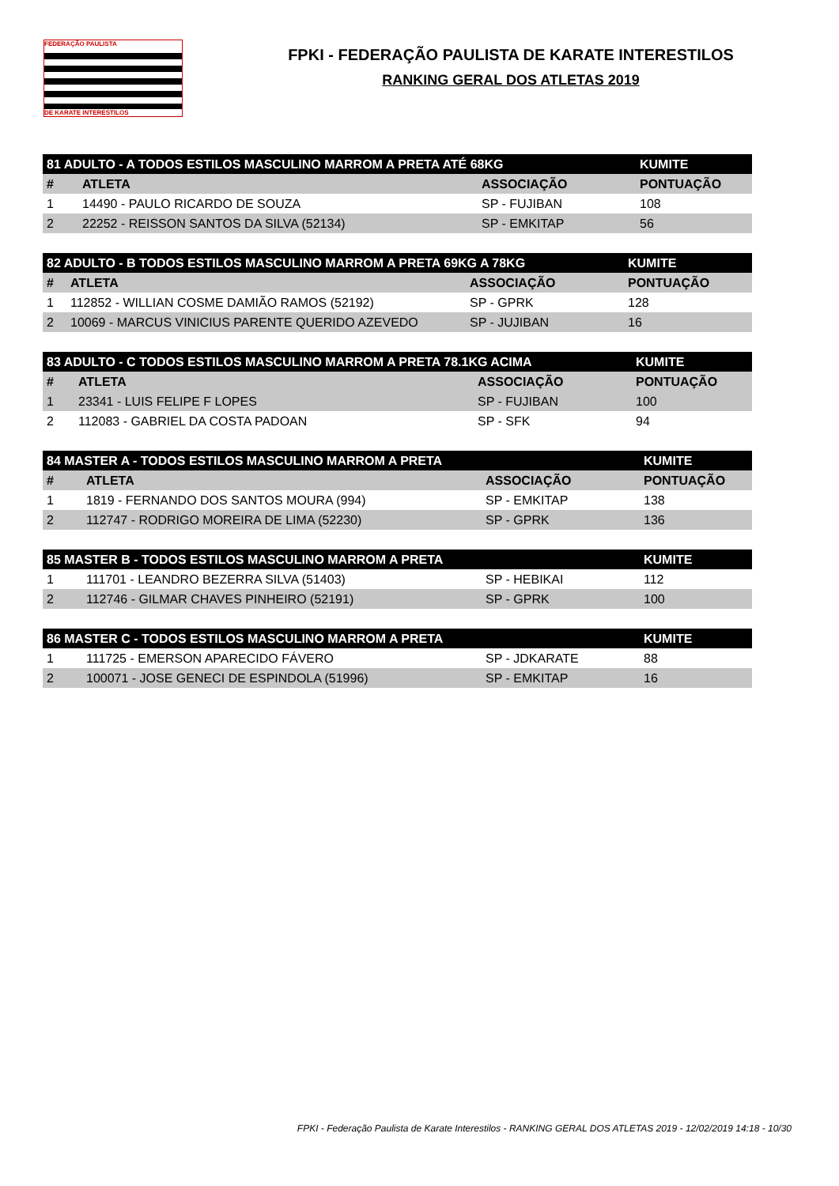FEDERAÇÃO PAULISTA
DE KARATE INTERESTILOS
FPKI - FEDERAÇÃO PAULISTA DE KARATE INTERESTILOS
RANKING GERAL DOS ATLETAS 2019
| 81 ADULTO - A TODOS ESTILOS MASCULINO MARROM A PRETA ATÉ 68KG | | | KUMITE |
| --- | --- | --- | --- |
| # | ATLETA | ASSOCIAÇÃO | PONTUAÇÃO |
| 1 | 14490 - PAULO RICARDO DE SOUZA | SP - FUJIBAN | 108 |
| 2 | 22252 - REISSON SANTOS DA SILVA (52134) | SP - EMKITAP | 56 |
| 82 ADULTO - B TODOS ESTILOS MASCULINO MARROM A PRETA 69KG A 78KG | | | KUMITE |
| --- | --- | --- | --- |
| # | ATLETA | ASSOCIAÇÃO | PONTUAÇÃO |
| 1 | 112852 - WILLIAN COSME DAMIÃO RAMOS (52192) | SP - GPRK | 128 |
| 2 | 10069 - MARCUS VINICIUS PARENTE QUERIDO AZEVEDO | SP - JUJIBAN | 16 |
| 83 ADULTO - C TODOS ESTILOS MASCULINO MARROM A PRETA 78.1KG ACIMA | | | KUMITE |
| --- | --- | --- | --- |
| # | ATLETA | ASSOCIAÇÃO | PONTUAÇÃO |
| 1 | 23341 - LUIS FELIPE F LOPES | SP - FUJIBAN | 100 |
| 2 | 112083 - GABRIEL DA COSTA PADOAN | SP - SFK | 94 |
| 84 MASTER A - TODOS ESTILOS MASCULINO MARROM A PRETA | | | KUMITE |
| --- | --- | --- | --- |
| # | ATLETA | ASSOCIAÇÃO | PONTUAÇÃO |
| 1 | 1819 - FERNANDO DOS SANTOS MOURA (994) | SP - EMKITAP | 138 |
| 2 | 112747 - RODRIGO MOREIRA DE LIMA (52230) | SP - GPRK | 136 |
| 85 MASTER B - TODOS ESTILOS MASCULINO MARROM A PRETA | | | KUMITE |
| --- | --- | --- | --- |
| 1 | 111701 - LEANDRO BEZERRA SILVA (51403) | SP - HEBIKAI | 112 |
| 2 | 112746 - GILMAR CHAVES PINHEIRO (52191) | SP - GPRK | 100 |
| 86 MASTER C - TODOS ESTILOS MASCULINO MARROM A PRETA | | | KUMITE |
| --- | --- | --- | --- |
| 1 | 111725 - EMERSON APARECIDO FÁVERO | SP - JDKARATE | 88 |
| 2 | 100071 - JOSE GENECI DE ESPINDOLA (51996) | SP - EMKITAP | 16 |
FPKI - Federação Paulista de Karate Interestilos - RANKING GERAL DOS ATLETAS 2019 - 12/02/2019 14:18 - 10/30